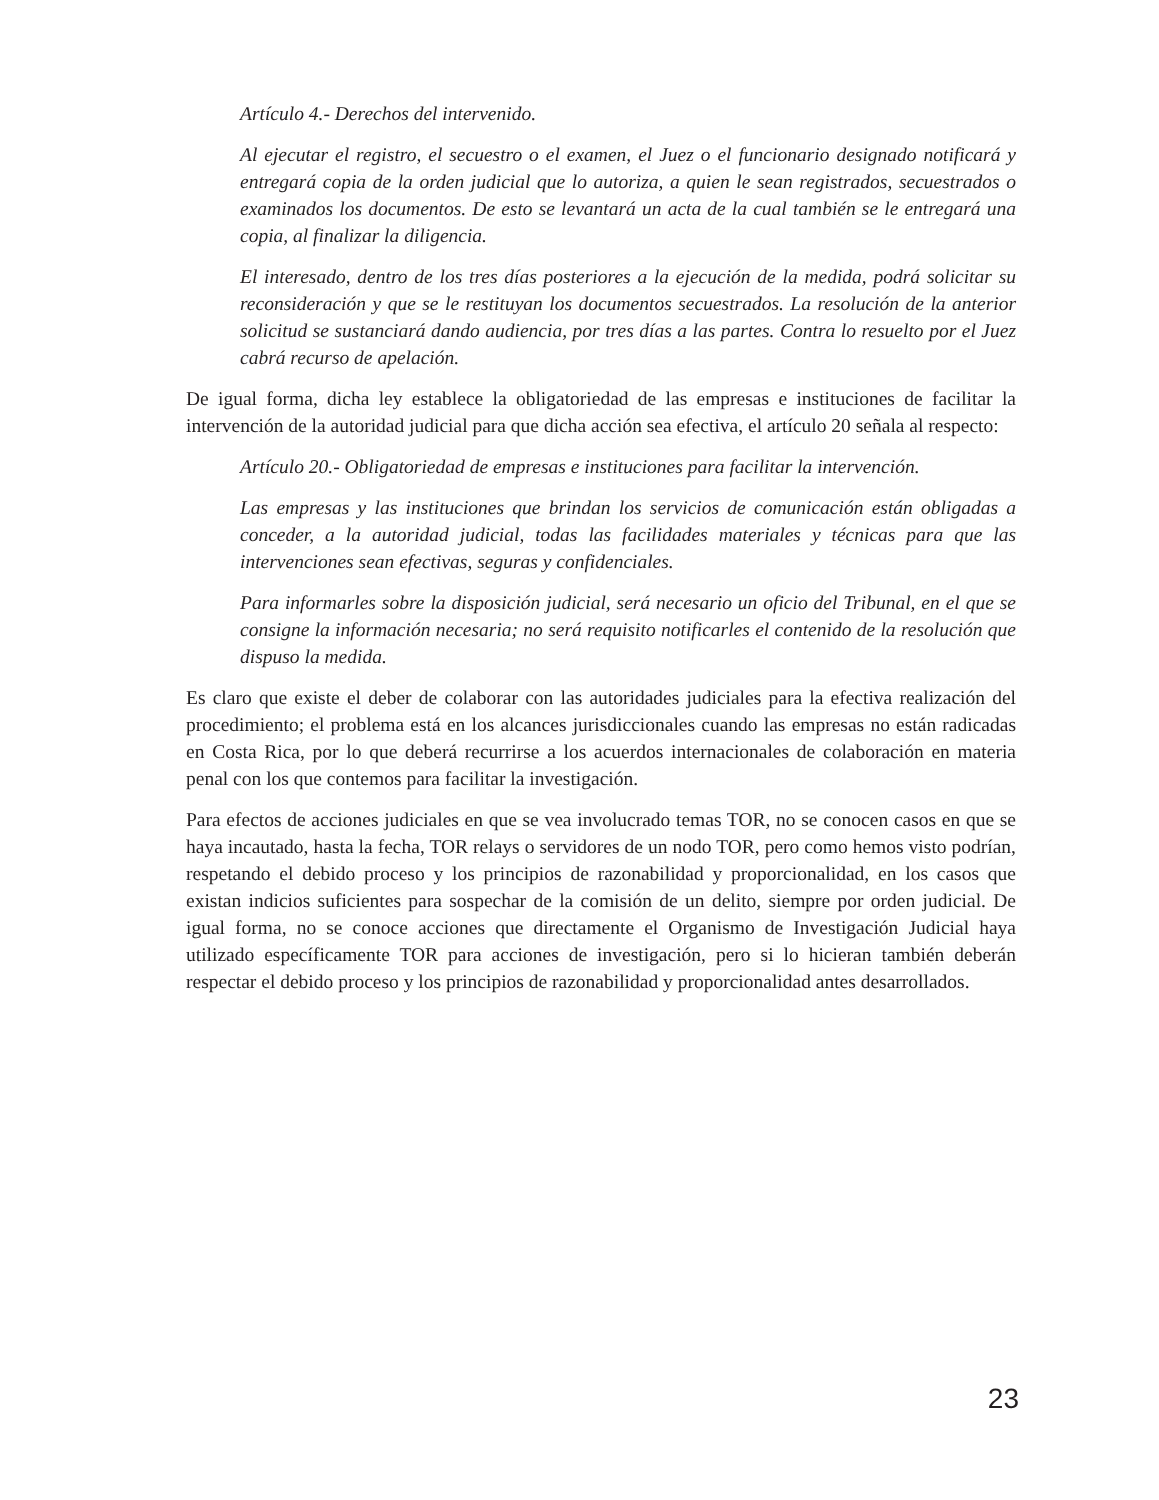Artículo 4.- Derechos del intervenido.
Al ejecutar el registro, el secuestro o el examen, el Juez o el funcionario designado notificará y entregará copia de la orden judicial que lo autoriza, a quien le sean registrados, secuestrados o examinados los documentos. De esto se levantará un acta de la cual también se le entregará una copia, al finalizar la diligencia.
El interesado, dentro de los tres días posteriores a la ejecución de la medida, podrá solicitar su reconsideración y que se le restituyan los documentos secuestrados. La resolución de la anterior solicitud se sustanciará dando audiencia, por tres días a las partes. Contra lo resuelto por el Juez cabrá recurso de apelación.
De igual forma, dicha ley establece la obligatoriedad de las empresas e instituciones de facilitar la intervención de la autoridad judicial para que dicha acción sea efectiva, el artículo 20 señala al respecto:
Artículo 20.- Obligatoriedad de empresas e instituciones para facilitar la intervención.
Las empresas y las instituciones que brindan los servicios de comunicación están obligadas a conceder, a la autoridad judicial, todas las facilidades materiales y técnicas para que las intervenciones sean efectivas, seguras y confidenciales.
Para informarles sobre la disposición judicial, será necesario un oficio del Tribunal, en el que se consigne la información necesaria; no será requisito notificarles el contenido de la resolución que dispuso la medida.
Es claro que existe el deber de colaborar con las autoridades judiciales para la efectiva realización del procedimiento; el problema está en los alcances jurisdiccionales cuando las empresas no están radicadas en Costa Rica, por lo que deberá recurrirse a los acuerdos internacionales de colaboración en materia penal con los que contemos para facilitar la investigación.
Para efectos de acciones judiciales en que se vea involucrado temas TOR, no se conocen casos en que se haya incautado, hasta la fecha, TOR relays o servidores de un nodo TOR, pero como hemos visto podrían, respetando el debido proceso y los principios de razonabilidad y proporcionalidad, en los casos que existan indicios suficientes para sospechar de la comisión de un delito, siempre por orden judicial. De igual forma, no se conoce acciones que directamente el Organismo de Investigación Judicial haya utilizado específicamente TOR para acciones de investigación, pero si lo hicieran también deberán respectar el debido proceso y los principios de razonabilidad y proporcionalidad antes desarrollados.
23